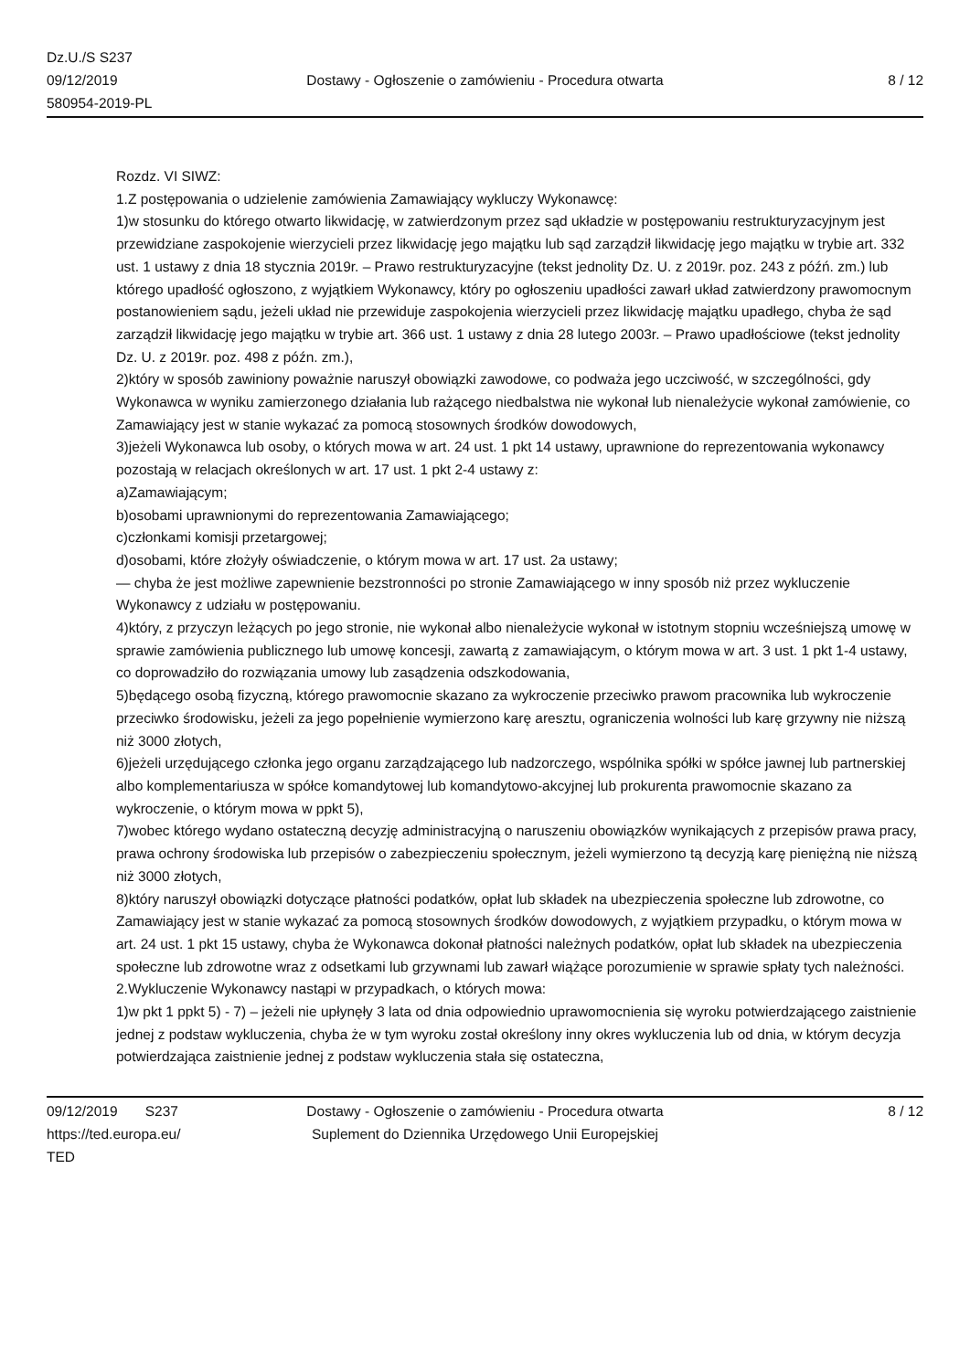Dz.U./S S237
09/12/2019
580954-2019-PL
Dostawy - Ogłoszenie o zamówieniu - Procedura otwarta
8 / 12
Rozdz. VI SIWZ:
1.Z postępowania o udzielenie zamówienia Zamawiający wykluczy Wykonawcę:
1)w stosunku do którego otwarto likwidację, w zatwierdzonym przez sąd układzie w postępowaniu restrukturyzacyjnym jest przewidziane zaspokojenie wierzycieli przez likwidację jego majątku lub sąd zarządził likwidację jego majątku w trybie art. 332 ust. 1 ustawy z dnia 18 stycznia 2019r. – Prawo restrukturyzacyjne (tekst jednolity Dz. U. z 2019r. poz. 243 z późń. zm.) lub którego upadłość ogłoszono, z wyjątkiem Wykonawcy, który po ogłoszeniu upadłości zawarł układ zatwierdzony prawomocnym postanowieniem sądu, jeżeli układ nie przewiduje zaspokojenia wierzycieli przez likwidację majątku upadłego, chyba że sąd zarządził likwidację jego majątku w trybie art. 366 ust. 1 ustawy z dnia 28 lutego 2003r. – Prawo upadłościowe (tekst jednolity Dz. U. z 2019r. poz. 498 z późn. zm.),
2)który w sposób zawiniony poważnie naruszył obowiązki zawodowe, co podważa jego uczciwość, w szczególności, gdy Wykonawca w wyniku zamierzonego działania lub rażącego niedbalstwa nie wykonał lub nienależycie wykonał zamówienie, co Zamawiający jest w stanie wykazać za pomocą stosownych środków dowodowych,
3)jeżeli Wykonawca lub osoby, o których mowa w art. 24 ust. 1 pkt 14 ustawy, uprawnione do reprezentowania wykonawcy pozostają w relacjach określonych w art. 17 ust. 1 pkt 2-4 ustawy z:
a)Zamawiającym;
b)osobami uprawnionymi do reprezentowania Zamawiającego;
c)członkami komisji przetargowej;
d)osobami, które złożyły oświadczenie, o którym mowa w art. 17 ust. 2a ustawy;
— chyba że jest możliwe zapewnienie bezstronności po stronie Zamawiającego w inny sposób niż przez wykluczenie Wykonawcy z udziału w postępowaniu.
4)który, z przyczyn leżących po jego stronie, nie wykonał albo nienależycie wykonał w istotnym stopniu wcześniejszą umowę w sprawie zamówienia publicznego lub umowę koncesji, zawartą z zamawiającym, o którym mowa w art. 3 ust. 1 pkt 1-4 ustawy, co doprowadziło do rozwiązania umowy lub zasądzenia odszkodowania,
5)będącego osobą fizyczną, którego prawomocnie skazano za wykroczenie przeciwko prawom pracownika lub wykroczenie przeciwko środowisku, jeżeli za jego popełnienie wymierzono karę aresztu, ograniczenia wolności lub karę grzywny nie niższą niż 3000 złotych,
6)jeżeli urzędującego członka jego organu zarządzającego lub nadzorczego, wspólnika spółki w spółce jawnej lub partnerskiej albo komplementariusza w spółce komandytowej lub komandytowo-akcyjnej lub prokurenta prawomocnie skazano za wykroczenie, o którym mowa w ppkt 5),
7)wobec którego wydano ostateczną decyzję administracyjną o naruszeniu obowiązków wynikających z przepisów prawa pracy, prawa ochrony środowiska lub przepisów o zabezpieczeniu społecznym, jeżeli wymierzono tą decyzją karę pieniężną nie niższą niż 3000 złotych,
8)który naruszył obowiązki dotyczące płatności podatków, opłat lub składek na ubezpieczenia społeczne lub zdrowotne, co Zamawiający jest w stanie wykazać za pomocą stosownych środków dowodowych, z wyjątkiem przypadku, o którym mowa w art. 24 ust. 1 pkt 15 ustawy, chyba że Wykonawca dokonał płatności należnych podatków, opłat lub składek na ubezpieczenia społeczne lub zdrowotne wraz z odsetkami lub grzywnami lub zawarł wiążące porozumienie w sprawie spłaty tych należności.
2.Wykluczenie Wykonawcy nastąpi w przypadkach, o których mowa:
1)w pkt 1 ppkt 5) - 7) – jeżeli nie upłynęły 3 lata od dnia odpowiednio uprawomocnienia się wyroku potwierdzającego zaistnienie jednej z podstaw wykluczenia, chyba że w tym wyroku został określony inny okres wykluczenia lub od dnia, w którym decyzja potwierdzająca zaistnienie jednej z podstaw wykluczenia stała się ostateczna,
09/12/2019 S237
https://ted.europa.eu/
TED
Dostawy - Ogłoszenie o zamówieniu - Procedura otwarta
Suplement do Dziennika Urzędowego Unii Europejskiej
8 / 12